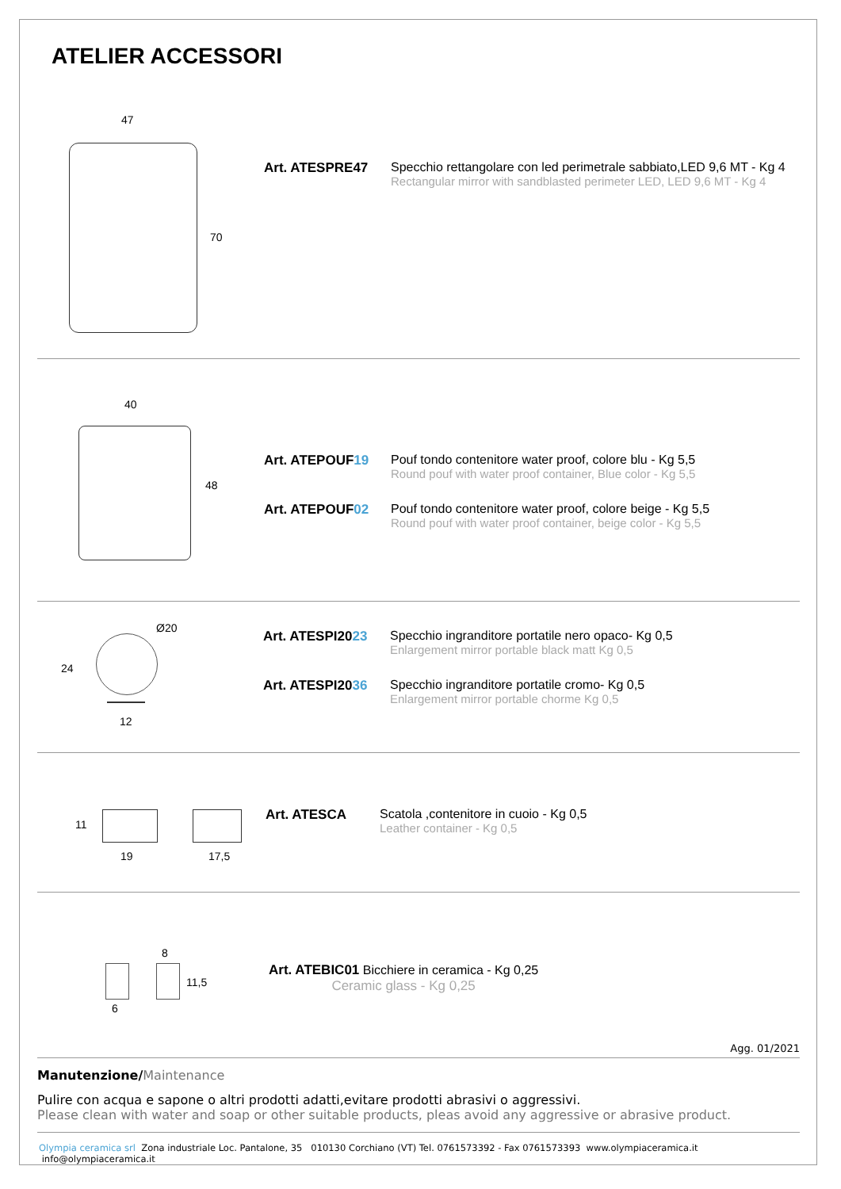ATELIER ACCESSORI
47
70
Art. ATESPRE47 Specchio rettangolare con led perimetrale sabbiato,LED 9,6 MT - Kg 4
Rectangular mirror with sandblasted perimeter LED, LED 9,6 MT - Kg 4
40
48
Art. ATEPOUF19 Pouf tondo contenitore water proof, colore blu - Kg 5,5
Round pouf with water proof container, Blue color - Kg 5,5
Art. ATEPOUF02 Pouf tondo contenitore water proof, colore beige - Kg 5,5
Round pouf with water proof container, beige color - Kg 5,5
Ø20
24
12
Art. ATESPI2023 Specchio ingranditore portatile nero opaco- Kg 0,5
Enlargement mirror portable black matt Kg 0,5
Art. ATESPI2036 Specchio ingranditore portatile cromo- Kg 0,5
Enlargement mirror portable chorme Kg 0,5
11
19 17,5
Art. ATESCA Scatola ,contenitore in cuoio - Kg 0,5
Leather container - Kg 0,5
8
11,5
6
Art. ATEBIC01 Bicchiere in ceramica - Kg 0,25
Ceramic glass - Kg 0,25
Agg. 01/2021
Manutenzione/Maintenance
Pulire con acqua e sapone o altri prodotti adatti,evitare prodotti abrasivi o aggressivi.
Please clean with water and soap or other suitable products, pleas avoid any aggressive or abrasive product.
Olympia ceramica srl Zona industriale Loc. Pantalone, 35 010130 Corchiano (VT) Tel. 0761573392 - Fax 0761573393 www.olympiaceramica.it info@olympiaceramica.it